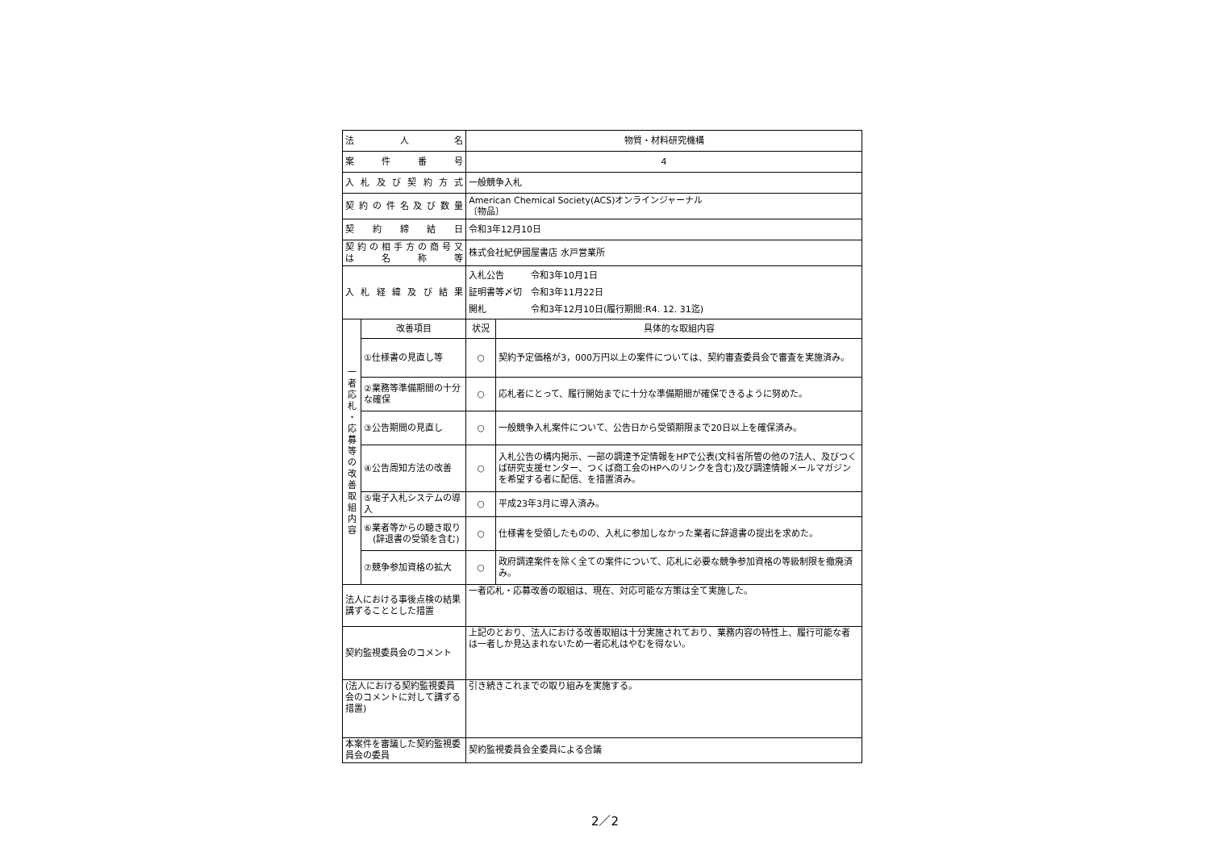| 法 人 名 | | 物質・材料研究機構 | |
| 案 件 番 号 | | 4 | |
| 入 札 及 び 契 約 方 式 | | 一般競争入札 | |
| 契 約 の 件 名 及 び 数 量 | | American Chemical Society(ACS)オンラインジャーナル 〔物品〕 | |
| 契 約 締 結 日 | | 令和3年12月10日 | |
| 契 約 の 相 手 方 の 商 号 又 は 名 称 等 | | 株式会社紀伊國屋書店 水戸営業所 | |
| 入 札 経 緯 及 び 結 果 | | 入札公告 令和3年10月1日 証明書等〆切 令和3年11月22日 開札 令和3年12月10日(履行期間:R4. 12. 31迄) | |
| 一 者 応 札 ・ 応 募 等 の 改 善 取 組 内 容 | 改善項目 | 状況 | 具体的な取組内容 |
| | ①仕様書の見直し等 | ○ | 契約予定価格が3，000万円以上の案件については、契約審査委員会で審査を実施済み。 |
| | ②業務等準備期間の十分な確保 | ○ | 応札者にとって、履行開始までに十分な準備期間が確保できるように努めた。 |
| | ③公告期間の見直し | ○ | 一般競争入札案件について、公告日から受領期限まで20日以上を確保済み。 |
| | ④公告周知方法の改善 | ○ | 入札公告の構内掲示、一部の調達予定情報をHPで公表(文科省所管の他の7法人、及びつくば研究支援センター、つくば商工会のHPへのリンクを含む)及び調達情報メールマガジンを希望する者に配信、を措置済み。 |
| | ⑤電子入札システムの導入 | ○ | 平成23年3月に導入済み。 |
| | ⑥業者等からの聴き取り (辞退書の受領を含む) | ○ | 仕様書を受領したものの、入札に参加しなかった業者に辞退書の提出を求めた。 |
| | ⑦競争参加資格の拡大 | ○ | 政府調達案件を除く全ての案件について、応札に必要な競争参加資格の等級制限を撤廃済み。 |
| 法人における事後点検の結果講ずることとした措置 | | 一者応札・応募改善の取組は、現在、対応可能な方策は全て実施した。 | |
| 契約監視委員会のコメント | | 上記のとおり、法人における改善取組は十分実施されており、業務内容の特性上、履行可能な者は一者しか見込まれないため一者応札はやむを得ない。 | |
| (法人における契約監視委員会のコメントに対して講ずる措置) | | 引き続きこれまでの取り組みを実施する。 | |
| 本案件を審議した契約監視委員会の委員 | | 契約監視委員会全委員による合議 | |
2／2